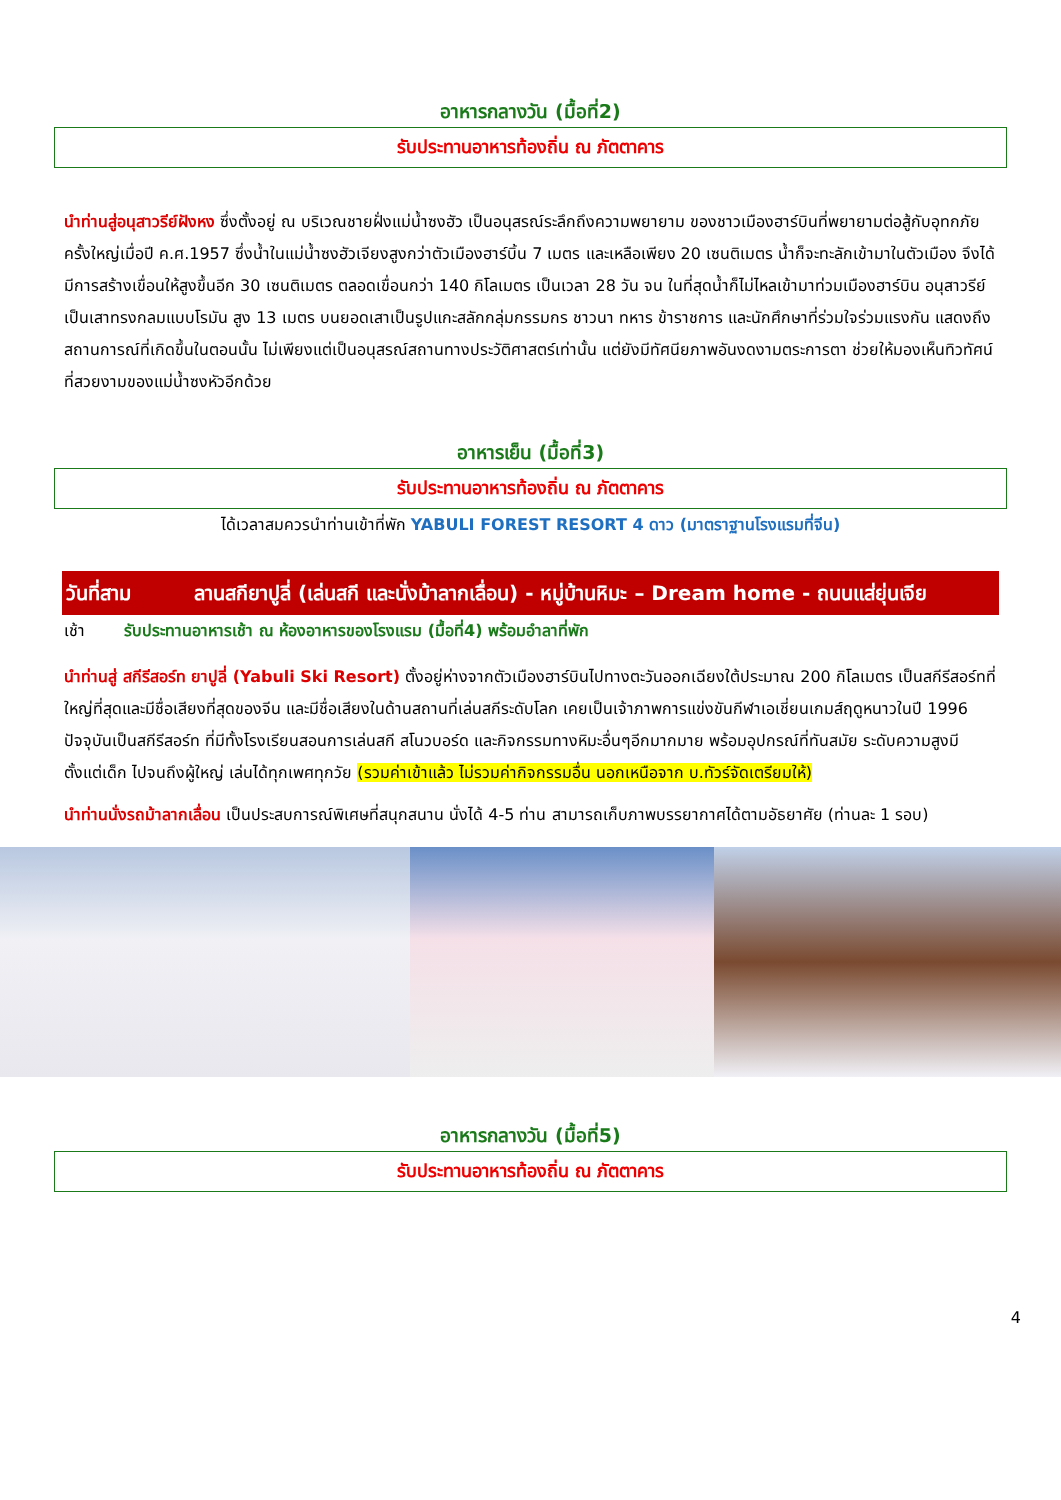อาหารกลางวัน (มื้อที่2)
รับประทานอาหารท้องถิ่น ณ ภัตตาคาร
นำท่านสู่อนุสาวรีย์ฝังหง ซึ่งตั้งอยู่ ณ บริเวณชายฝั่งแม่น้ำซงฮัว เป็นอนุสรณ์ระลึกถึงความพยายาม ของชาวเมืองฮาร์บินที่พยายามต่อสู้กับอุทกภัยครั้งใหญ่เมื่อปี ค.ศ.1957 ซึ่งน้ำในแม่น้ำซงฮัวเจียงสูงกว่าตัวเมืองฮาร์บิ้น 7 เมตร และเหลือเพียง 20 เซนติเมตร น้ำก็จะทะลักเข้ามาในตัวเมือง จึงได้มีการสร้างเขื่อนให้สูงขึ้นอีก 30 เซนติเมตร ตลอดเขื่อนกว่า 140 กิโลเมตร เป็นเวลา 28 วัน จน ในที่สุดน้ำก็ไม่ไหลเข้ามาท่วมเมืองฮาร์บิน อนุสาวรีย์เป็นเสาทรงกลมแบบโรมัน สูง 13 เมตร บนยอดเสาเป็นรูปแกะสลักกลุ่มกรรมกร ชาวนา ทหาร ข้าราชการ และนักศึกษาที่ร่วมใจร่วมแรงกัน แสดงถึงสถานการณ์ที่เกิดขึ้นในตอนนั้น ไม่เพียงแต่เป็นอนุสรณ์สถานทางประวัติศาสตร์เท่านั้น แต่ยังมีทัศนียภาพอันงดงามตระการตา ช่วยให้มองเห็นทิวทัศน์ที่สวยงามของแม่น้ำซงหัวอีกด้วย
อาหารเย็น (มื้อที่3)
รับประทานอาหารท้องถิ่น ณ ภัตตาคาร
ได้เวลาสมควรนำท่านเข้าที่พัก YABULI FOREST RESORT 4 ดาว (มาตราฐานโรงแรมที่จีน)
วันที่สาม ลานสกียาปูลี่ (เล่นสกี และนั่งม้าลากเลื่อน) - หมู่บ้านหิมะ – Dream home - ถนนแส่ยุ่นเจีย
เช้า รับประทานอาหารเช้า ณ ห้องอาหารของโรงแรม (มื้อที่4) พร้อมอำลาที่พัก
นำท่านสู่ สกีรีสอร์ท ยาปูลี่ (Yabuli Ski Resort) ตั้งอยู่ห่างจากตัวเมืองฮาร์บินไปทางตะวันออกเฉียงใต้ประมาณ 200 กิโลเมตร เป็นสกีรีสอร์ทที่ใหญ่ที่สุดและมีชื่อเสียงที่สุดของจีน และมีชื่อเสียงในด้านสถานที่เล่นสกีระดับโลก เคยเป็นเจ้าภาพการแข่งขันกีฬาเอเชี่ยนเกมส์ฤดูหนาวในปี 1996 ปัจจุบันเป็นสกีรีสอร์ท ที่มีทั้งโรงเรียนสอนการเล่นสกี สโนวบอร์ด และกิจกรรมทางหิมะอื่นๆอีกมากมาย พร้อมอุปกรณ์ที่ทันสมัย ระดับความสูงมีตั้งแต่เด็ก ไปจนถึงผู้ใหญ่ เล่นได้ทุกเพศทุกวัย (รวมค่าเข้าแล้ว ไม่รวมค่ากิจกรรมอื่น นอกเหนือจาก บ.ทัวร์จัดเตรียมให้)
นำท่านนั่งรถม้าลากเลื่อน เป็นประสบการณ์พิเศษที่สนุกสนาน นั่งได้ 4-5 ท่าน สามารถเก็บภาพบรรยากาศได้ตามอัธยาศัย (ท่านละ 1 รอบ)
อาหารกลางวัน (มื้อที่5)
รับประทานอาหารท้องถิ่น ณ ภัตตาคาร
4